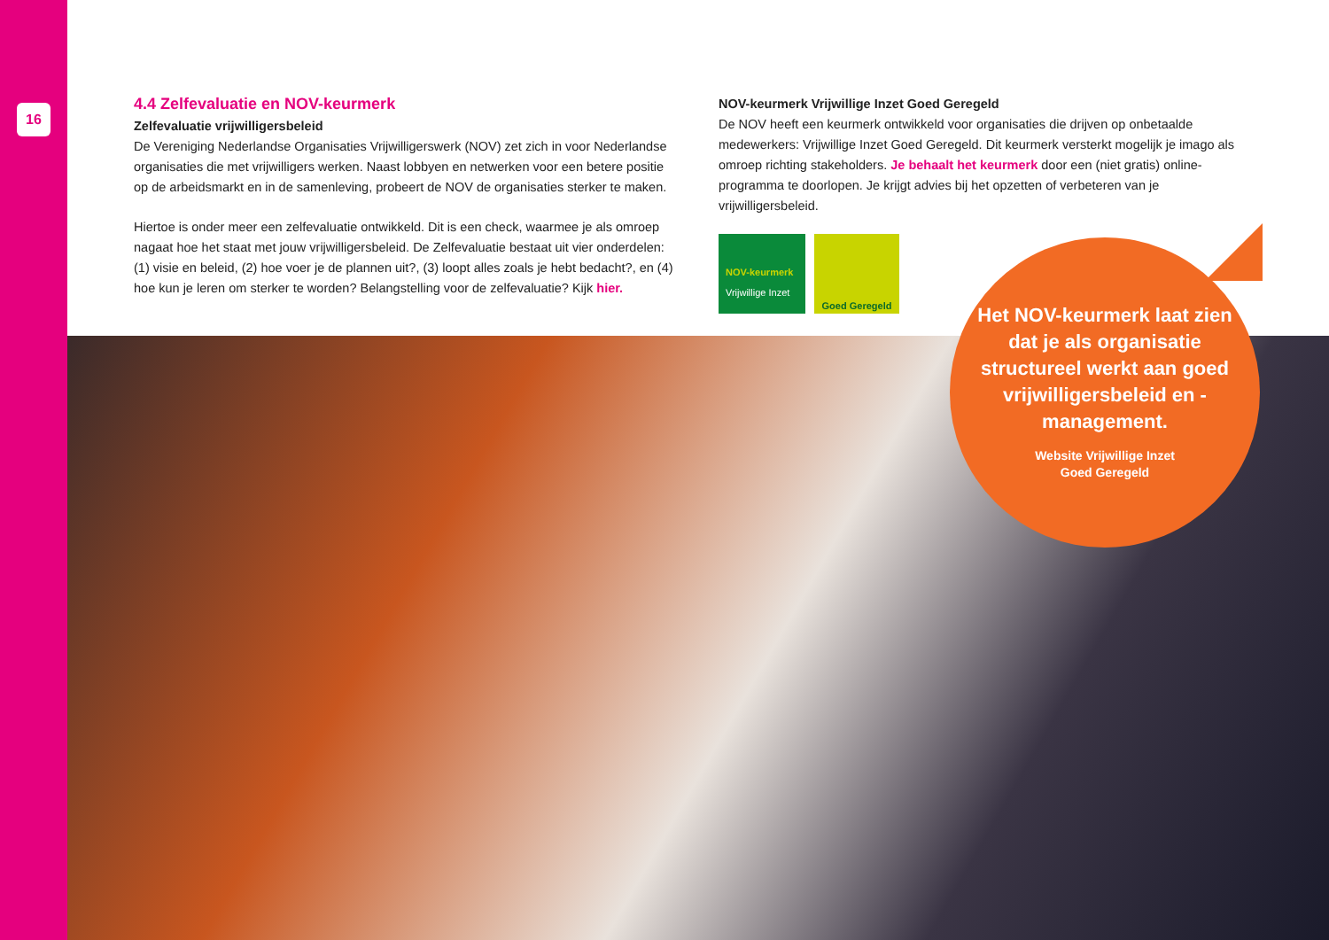16
4.4 Zelfevaluatie en NOV-keurmerk
Zelfevaluatie vrijwilligersbeleid
De Vereniging Nederlandse Organisaties Vrijwilligerswerk (NOV) zet zich in voor Nederlandse organisaties die met vrijwilligers werken. Naast lobbyen en netwerken voor een betere positie op de arbeidsmarkt en in de samenleving, probeert de NOV de organisaties sterker te maken.
Hiertoe is onder meer een zelfevaluatie ontwikkeld. Dit is een check, waarmee je als omroep nagaat hoe het staat met jouw vrijwilligersbeleid. De Zelfevaluatie bestaat uit vier onderdelen: (1) visie en beleid, (2) hoe voer je de plannen uit?, (3) loopt alles zoals je hebt bedacht?, en (4) hoe kun je leren om sterker te worden? Belangstelling voor de zelfevaluatie? Kijk hier.
NOV-keurmerk Vrijwillige Inzet Goed Geregeld
De NOV heeft een keurmerk ontwikkeld voor organisaties die drijven op onbetaalde medewerkers: Vrijwillige Inzet Goed Geregeld. Dit keurmerk versterkt mogelijk je imago als omroep richting stakeholders. Je behaalt het keurmerk door een (niet gratis) online-programma te doorlopen. Je krijgt advies bij het opzetten of verbeteren van je vrijwilligersbeleid.
NOV-keurmerk Vrijwillige Inzet
Goed Geregeld
Het NOV-keurmerk laat zien dat je als organisatie structureel werkt aan goed vrijwilligersbeleid en -management.
Website Vrijwillige Inzet
Goed Geregeld